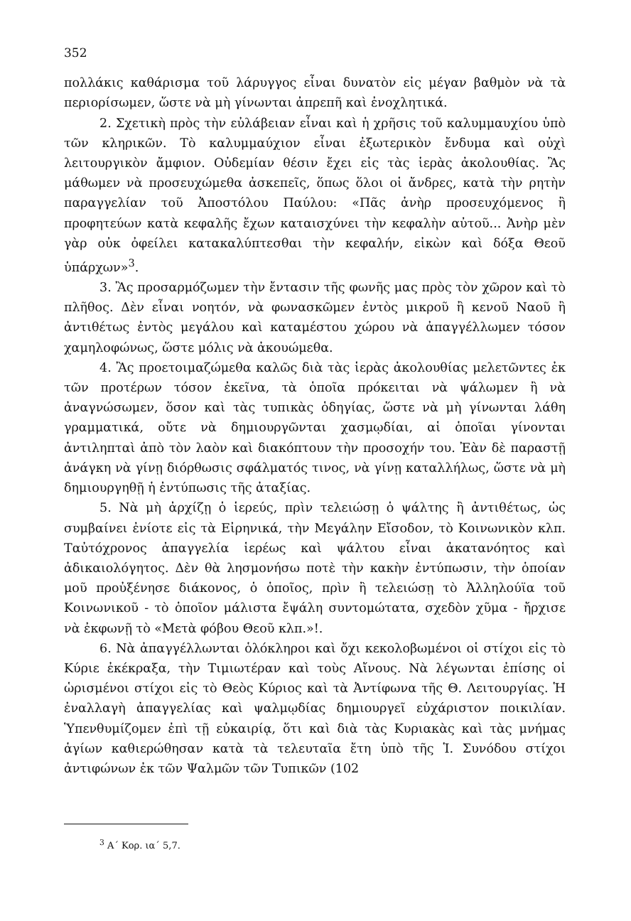352
πολλάκις καθάρισμα τοῦ λάρυγγος εἶναι δυνατὸν εἰς μέγαν βαθμὸν νὰ τὰ περιορίσωμεν, ὥστε νὰ μὴ γίνωνται ἀπρεπῆ καὶ ἐνοχλητικά.
2. Σχετικὴ πρὸς τὴν εὐλάβειαν εἶναι καὶ ἡ χρῆσις τοῦ καλυμμαυχίου ὑπὸ τῶν κληρικῶν. Τὸ καλυμμαύχιον εἶναι ἐξωτερικὸν ἔνδυμα καὶ οὐχὶ λειτουργικὸν ἄμφιον. Οὐδεμίαν θέσιν ἔχει εἰς τὰς ἱερὰς ἀκολουθίας. Ἂς μάθωμεν νὰ προσευχώμεθα ἀσκεπεῖς, ὅπως ὅλοι οἱ ἄνδρες, κατὰ τὴν ρητὴν παραγγελίαν τοῦ Ἀποστόλου Παύλου: «Πᾶς ἀνὴρ προσευχόμενος ἢ προφητεύων κατὰ κεφαλῆς ἔχων καταισχύνει τὴν κεφαλὴν αὐτοῦ... Ἀνὴρ μὲν γὰρ οὐκ ὀφείλει κατακαλύπτεσθαι τὴν κεφαλήν, εἰκὼν καὶ δόξα Θεοῦ ὑπάρχων»<sup>3</sup>.
3. Ἂς προσαρμόζωμεν τὴν ἔντασιν τῆς φωνῆς μας πρὸς τὸν χῶρον καὶ τὸ πλῆθος. Δὲν εἶναι νοητόν, νὰ φωνασκῶμεν ἐντὸς μικροῦ ἢ κενοῦ Ναοῦ ἢ ἀντιθέτως ἐντὸς μεγάλου καὶ καταμέστου χώρου νὰ ἀπαγγέλλωμεν τόσον χαμηλοφώνως, ὥστε μόλις νὰ ἀκουώμεθα.
4. Ἂς προετοιμαζώμεθα καλῶς διὰ τὰς ἱερὰς ἀκολουθίας μελετῶντες ἐκ τῶν προτέρων τόσον ἐκεῖνα, τὰ ὁποῖα πρόκειται νὰ ψάλωμεν ἢ νὰ ἀναγνώσωμεν, ὅσον καὶ τὰς τυπικὰς ὁδηγίας, ὥστε νὰ μὴ γίνωνται λάθη γραμματικά, οὔτε νὰ δημιουργῶνται χασμῳδίαι, αἱ ὁποῖαι γίνονται ἀντιληπταὶ ἀπὸ τὸν λαὸν καὶ διακόπτουν τὴν προσοχήν του. Ἐὰν δὲ παραστῇ ἀνάγκη νὰ γίνῃ διόρθωσις σφάλματός τινος, νὰ γίνῃ καταλλήλως, ὥστε νὰ μὴ δημιουργηθῇ ἡ ἐντύπωσις τῆς ἀταξίας.
5. Νὰ μὴ ἀρχίζῃ ὁ ἱερεύς, πρὶν τελειώσῃ ὁ ψάλτης ἢ ἀντιθέτως, ὡς συμβαίνει ἐνίοτε εἰς τὰ Εἰρηνικά, τὴν Μεγάλην Εἴσοδον, τὸ Κοινωνικὸν κλπ. Ταὐτόχρονος ἀπαγγελία ἱερέως καὶ ψάλτου εἶναι ἀκατανόητος καὶ ἀδικαιολόγητος. Δὲν θὰ λησμονήσω ποτὲ τὴν κακὴν ἐντύπωσιν, τὴν ὁποίαν μοῦ προὐξένησε διάκονος, ὁ ὁποῖος, πρὶν ἢ τελειώσῃ τὸ Ἀλληλούϊα τοῦ Κοινωνικοῦ - τὸ ὁποῖον μάλιστα ἔψάλη συντομώτατα, σχεδὸν χῦμα - ἤρχισε νὰ ἐκφωνῇ τὸ «Μετὰ φόβου Θεοῦ κλπ.»!.
6. Νὰ ἀπαγγέλλωνται ὁλόκληροι καὶ ὄχι κεκολοβωμένοι οἱ στίχοι εἰς τὸ Κύριε ἐκέκραξα, τὴν Τιμιωτέραν καὶ τοὺς Αἴνους. Νὰ λέγωνται ἐπίσης οἱ ὡρισμένοι στίχοι εἰς τὸ Θεὸς Κύριος καὶ τὰ Ἀντίφωνα τῆς Θ. Λειτουργίας. Ἡ ἐναλλαγὴ ἀπαγγελίας καὶ ψαλμῳδίας δημιουργεῖ εὐχάριστον ποικιλίαν. Ὑπενθυμίζομεν ἐπὶ τῇ εὐκαιρίᾳ, ὅτι καὶ διὰ τὰς Κυριακὰς καὶ τὰς μνήμας ἁγίων καθιερώθησαν κατὰ τὰ τελευταῖα ἔτη ὑπὸ τῆς Ἱ. Συνόδου στίχοι ἀντιφώνων ἐκ τῶν Ψαλμῶν τῶν Τυπικῶν (102
<sup>3</sup> Α΄ Κορ. ια΄ 5,7.